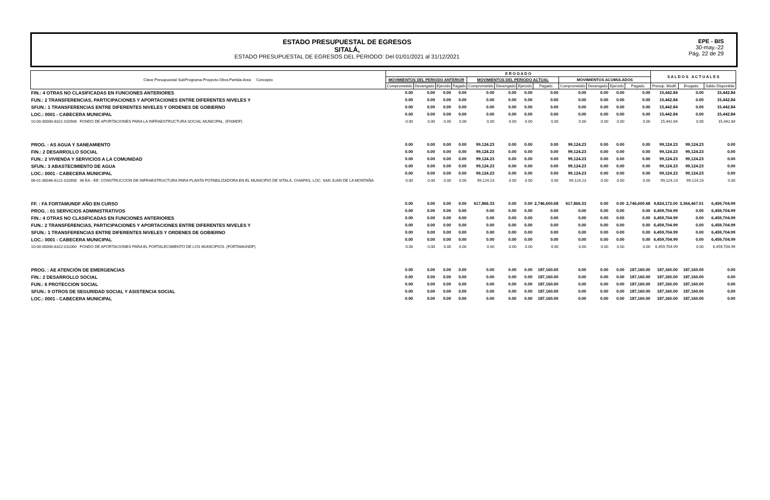ESTADO PRESUPUESTAL DE EGRESOS
SITALÁ,
ESTADO PRESUPUESTAL DE EGRESOS DEL PERIODO: Del 01/01/2021 al 31/12/2021
EPE - BIS
30-may.-22
Pág. 22 de 29
| Clave Presupuestal SubPrograma-Proyecto-Obra-Partida-Area Concepto | | E R O G A D O | | | | | | | | | | | | S A L D O S A C T U A L E S | | |
| --- | --- | --- | --- | --- | --- | --- | --- | --- | --- | --- | --- | --- | --- | --- | --- | --- |
| | | MOVIMIENTOS DEL PERIODO ANTERIOR | | | | MOVIMIENTOS DEL PERIODO ACTUAL | | | | MOVIMIENTOS ACUMULADOS | | | | | | |
| | | Comprometido | Devengado | Ejercido | Pagado | Comprometido | Devengado | Ejercido | Pagado | Comprometido | Devengado | Ejercido | Pagado | Presup. Modif. | Erogado | Saldo Disponible |
| FIN.: 4 OTRAS NO CLASIFICADAS EN FUNCIONES ANTERIORES | | 0.00 | 0.00 | 0.00 | 0.00 | 0.00 | 0.00 | 0.00 | 0.00 | 0.00 | 0.00 | 0.00 | 0.00 | 15,442.84 | 0.00 | 15,442.84 |
| FUN.: 2 TRANSFERENCIAS, PARTICIPACIONES Y APORTACIONES ENTRE DIFERENTES NIVELES Y | | 0.00 | 0.00 | 0.00 | 0.00 | 0.00 | 0.00 | 0.00 | 0.00 | 0.00 | 0.00 | 0.00 | 0.00 | 15,442.84 | 0.00 | 15,442.84 |
| SFUN.: 1 TRANSFERENCIAS ENTRE DIFERENTES NIVELES Y ORDENES DE GOBIERNO | | 0.00 | 0.00 | 0.00 | 0.00 | 0.00 | 0.00 | 0.00 | 0.00 | 0.00 | 0.00 | 0.00 | 0.00 | 15,442.84 | 0.00 | 15,442.84 |
| LOC.: 0001 - CABECERA MUNICIPAL | | 0.00 | 0.00 | 0.00 | 0.00 | 0.00 | 0.00 | 0.00 | 0.00 | 0.00 | 0.00 | 0.00 | 0.00 | 15,442.84 | 0.00 | 15,442.84 |
| 10-00-00000-8321-010900 | FONDO DE APORTACIONES PARA LA INFRAESTRUCTURA SOCIAL MUNICIPAL. (FISMDF) | 0.00 | 0.00 | 0.00 | 0.00 | 0.00 | 0.00 | 0.00 | 0.00 | 0.00 | 0.00 | 0.00 | 0.00 | 15,442.84 | 0.00 | 15,442.84 |
| PROG. : AS AGUA Y SANEAMIENTO | | 0.00 | 0.00 | 0.00 | 0.00 | 99,124.23 | 0.00 | 0.00 | 0.00 | 99,124.23 | 0.00 | 0.00 | 0.00 | 99,124.23 | 99,124.23 | 0.00 |
| FIN.: 2 DESARROLLO SOCIAL | | 0.00 | 0.00 | 0.00 | 0.00 | 99,124.23 | 0.00 | 0.00 | 0.00 | 99,124.23 | 0.00 | 0.00 | 0.00 | 99,124.23 | 99,124.23 | 0.00 |
| FUN.: 2 VIVIENDA Y SERVICIOS A LA COMUNIDAD | | 0.00 | 0.00 | 0.00 | 0.00 | 99,124.23 | 0.00 | 0.00 | 0.00 | 99,124.23 | 0.00 | 0.00 | 0.00 | 99,124.23 | 99,124.23 | 0.00 |
| SFUN.: 3 ABASTECIMIENTO DE AGUA | | 0.00 | 0.00 | 0.00 | 0.00 | 99,124.23 | 0.00 | 0.00 | 0.00 | 99,124.23 | 0.00 | 0.00 | 0.00 | 99,124.23 | 99,124.23 | 0.00 |
| LOC.: 0001 - CABECERA MUNICIPAL | | 0.00 | 0.00 | 0.00 | 0.00 | 99,124.23 | 0.00 | 0.00 | 0.00 | 99,124.23 | 0.00 | 0.00 | 0.00 | 99,124.23 | 99,124.23 | 0.00 |
| 06-01-00046-6121-010900 | 46 EA - EE: CONSTRUCCION DE INFRAESTRUCTURA PARA PLANTA POTABILIZADORA EN EL MUNICIPIO DE SITALA, CHIAPAS, LOC. SAN JUAN DE LA MONTAÑA | 0.00 | 0.00 | 0.00 | 0.00 | 99,124.23 | 0.00 | 0.00 | 0.00 | 99,124.23 | 0.00 | 0.00 | 0.00 | 99,124.23 | 99,124.23 | 0.00 |
| FF. : FA FORTAMUNDF AÑO EN CURSO | | 0.00 | 0.00 | 0.00 | 0.00 | 617,866.33 | 0.00 | 0.00 | 2,746,600.68 | 617,866.33 | 0.00 | 0.00 | 2,746,600.68 | 9,824,172.00 | 3,364,467.01 | 6,459,704.99 |
| PROG. : 01 SERVICIOS ADMINISTRATIVOS | | 0.00 | 0.00 | 0.00 | 0.00 | 0.00 | 0.00 | 0.00 | 0.00 | 0.00 | 0.00 | 0.00 | 0.00 | 6,459,704.99 | 0.00 | 6,459,704.99 |
| FIN.: 4 OTRAS NO CLASIFICADAS EN FUNCIONES ANTERIORES | | 0.00 | 0.00 | 0.00 | 0.00 | 0.00 | 0.00 | 0.00 | 0.00 | 0.00 | 0.00 | 0.00 | 0.00 | 6,459,704.99 | 0.00 | 6,459,704.99 |
| FUN.: 2 TRANSFERENCIAS, PARTICIPACIONES Y APORTACIONES ENTRE DIFERENTES NIVELES Y | | 0.00 | 0.00 | 0.00 | 0.00 | 0.00 | 0.00 | 0.00 | 0.00 | 0.00 | 0.00 | 0.00 | 0.00 | 6,459,704.99 | 0.00 | 6,459,704.99 |
| SFUN.: 1 TRANSFERENCIAS ENTRE DIFERENTES NIVELES Y ORDENES DE GOBIERNO | | 0.00 | 0.00 | 0.00 | 0.00 | 0.00 | 0.00 | 0.00 | 0.00 | 0.00 | 0.00 | 0.00 | 0.00 | 6,459,704.99 | 0.00 | 6,459,704.99 |
| LOC.: 0001 - CABECERA MUNICIPAL | | 0.00 | 0.00 | 0.00 | 0.00 | 0.00 | 0.00 | 0.00 | 0.00 | 0.00 | 0.00 | 0.00 | 0.00 | 6,459,704.99 | 0.00 | 6,459,704.99 |
| 10-00-00000-8322-011000 | FONDO DE APORTACIONES PARA EL FORTALECIMIENTO DE LOS MUNICIPIOS. (FORTAMUNDF) | 0.00 | 0.00 | 0.00 | 0.00 | 0.00 | 0.00 | 0.00 | 0.00 | 0.00 | 0.00 | 0.00 | 0.00 | 6,459,704.99 | 0.00 | 6,459,704.99 |
| PROG. : AE ATENCIÓN DE EMERGENCIAS | | 0.00 | 0.00 | 0.00 | 0.00 | 0.00 | 0.00 | 0.00 | 187,160.00 | 0.00 | 0.00 | 0.00 | 187,160.00 | 187,160.00 | 187,160.00 | 0.00 |
| FIN.: 2 DESARROLLO SOCIAL | | 0.00 | 0.00 | 0.00 | 0.00 | 0.00 | 0.00 | 0.00 | 187,160.00 | 0.00 | 0.00 | 0.00 | 187,160.00 | 187,160.00 | 187,160.00 | 0.00 |
| FUN.: 6 PROTECCION SOCIAL | | 0.00 | 0.00 | 0.00 | 0.00 | 0.00 | 0.00 | 0.00 | 187,160.00 | 0.00 | 0.00 | 0.00 | 187,160.00 | 187,160.00 | 187,160.00 | 0.00 |
| SFUN.: 9 OTROS DE SEGURIDAD SOCIAL Y ASISTENCIA SOCIAL | | 0.00 | 0.00 | 0.00 | 0.00 | 0.00 | 0.00 | 0.00 | 187,160.00 | 0.00 | 0.00 | 0.00 | 187,160.00 | 187,160.00 | 187,160.00 | 0.00 |
| LOC.: 0001 - CABECERA MUNICIPAL | | 0.00 | 0.00 | 0.00 | 0.00 | 0.00 | 0.00 | 0.00 | 187,160.00 | 0.00 | 0.00 | 0.00 | 187,160.00 | 187,160.00 | 187,160.00 | 0.00 |